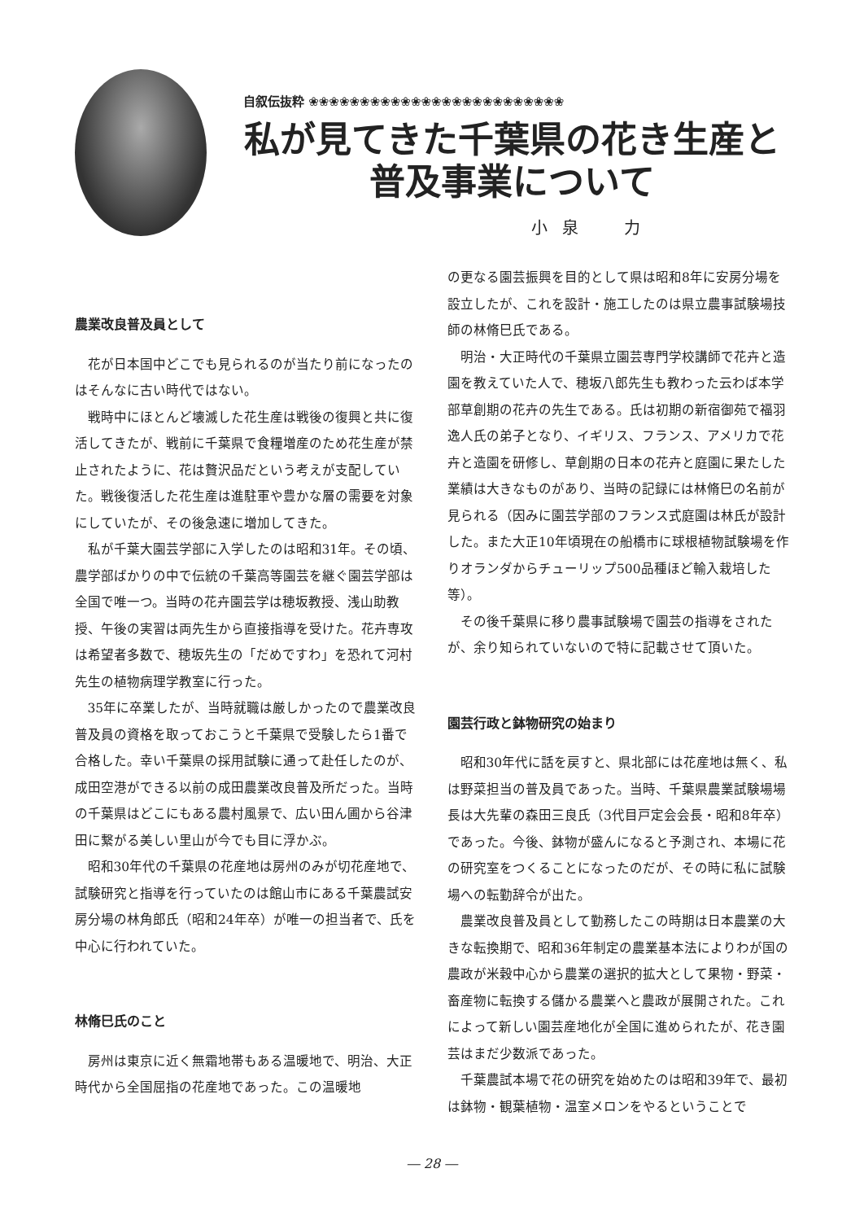自叙伝抜粋 ❀❀❀❀❀❀❀❀❀❀❀❀❀❀❀❀❀❀❀❀❀❀❀❀❀
私が見てきた千葉県の花き生産と
普及事業について
小泉　力
農業改良普及員として
花が日本国中どこでも見られるのが当たり前になったのはそんなに古い時代ではない。
戦時中にほとんど壊滅した花生産は戦後の復興と共に復活してきたが、戦前に千葉県で食糧増産のため花生産が禁止されたように、花は贅沢品だという考えが支配していた。戦後復活した花生産は進駐軍や豊かな層の需要を対象にしていたが、その後急速に増加してきた。
私が千葉大園芸学部に入学したのは昭和31年。その頃、農学部ばかりの中で伝統の千葉高等園芸を継ぐ園芸学部は全国で唯一つ。当時の花卉園芸学は穂坂教授、浅山助教授、午後の実習は両先生から直接指導を受けた。花卉専攻は希望者多数で、穂坂先生の「だめですわ」を恐れて河村先生の植物病理学教室に行った。
35年に卒業したが、当時就職は厳しかったので農業改良普及員の資格を取っておこうと千葉県で受験したら1番で合格した。幸い千葉県の採用試験に通って赴任したのが、成田空港ができる以前の成田農業改良普及所だった。当時の千葉県はどこにもある農村風景で、広い田ん圃から谷津田に繋がる美しい里山が今でも目に浮かぶ。
昭和30年代の千葉県の花産地は房州のみが切花産地で、試験研究と指導を行っていたのは館山市にある千葉農試安房分場の林角郎氏（昭和24年卒）が唯一の担当者で、氏を中心に行われていた。
林脩巳氏のこと
房州は東京に近く無霜地帯もある温暖地で、明治、大正時代から全国屈指の花産地であった。この温暖地
の更なる園芸振興を目的として県は昭和8年に安房分場を設立したが、これを設計・施工したのは県立農事試験場技師の林脩巳氏である。
明治・大正時代の千葉県立園芸専門学校講師で花卉と造園を教えていた人で、穂坂八郎先生も教わった云わば本学部草創期の花卉の先生である。氏は初期の新宿御苑で福羽逸人氏の弟子となり、イギリス、フランス、アメリカで花卉と造園を研修し、草創期の日本の花卉と庭園に果たした業績は大きなものがあり、当時の記録には林脩巳の名前が見られる（因みに園芸学部のフランス式庭園は林氏が設計した。また大正10年頃現在の船橋市に球根植物試験場を作りオランダからチューリップ500品種ほど輸入栽培した等）。
その後千葉県に移り農事試験場で園芸の指導をされたが、余り知られていないので特に記載させて頂いた。
園芸行政と鉢物研究の始まり
昭和30年代に話を戻すと、県北部には花産地は無く、私は野菜担当の普及員であった。当時、千葉県農業試験場場長は大先輩の森田三良氏（3代目戸定会会長・昭和8年卒）であった。今後、鉢物が盛んになると予測され、本場に花の研究室をつくることになったのだが、その時に私に試験場への転勤辞令が出た。
農業改良普及員として勤務したこの時期は日本農業の大きな転換期で、昭和36年制定の農業基本法によりわが国の農政が米穀中心から農業の選択的拡大として果物・野菜・畜産物に転換する儲かる農業へと農政が展開された。これによって新しい園芸産地化が全国に進められたが、花き園芸はまだ少数派であった。
千葉農試本場で花の研究を始めたのは昭和39年で、最初は鉢物・観葉植物・温室メロンをやるということで
― 28 ―